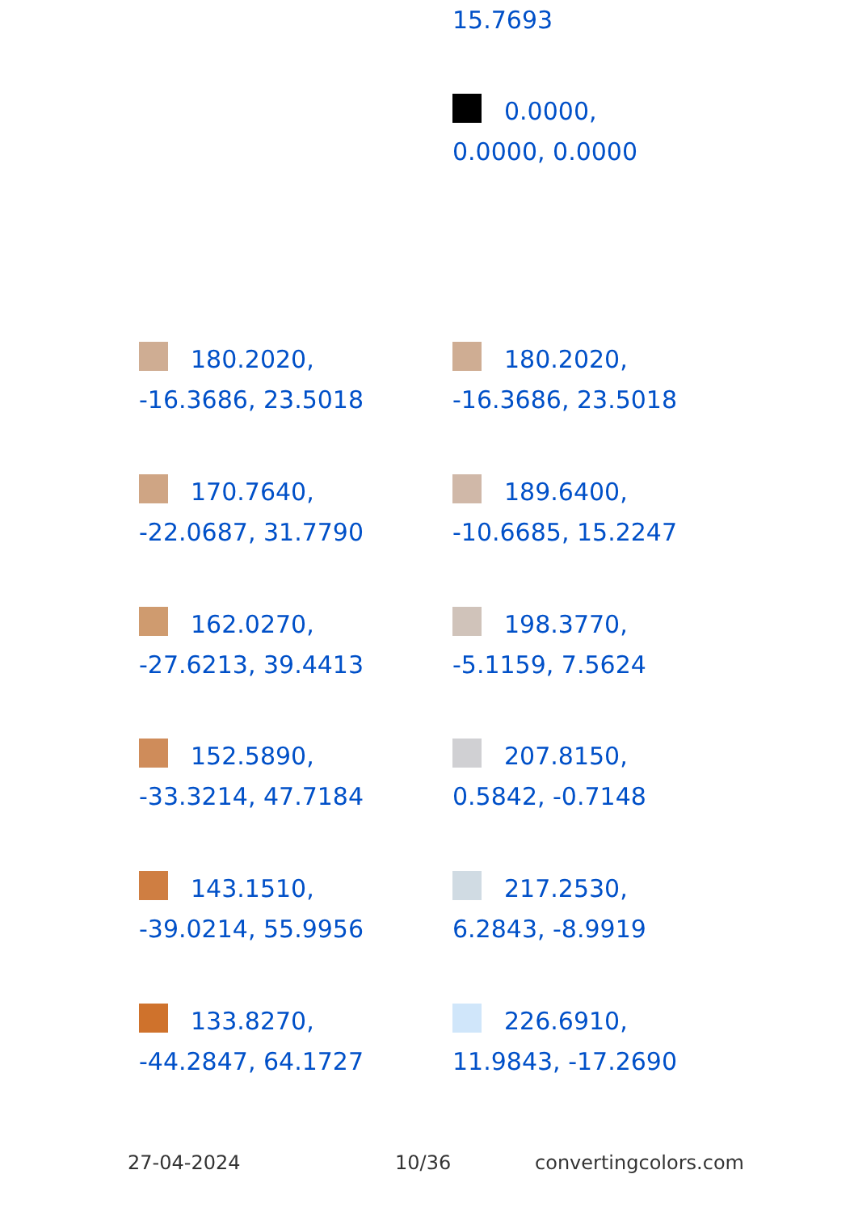15.7693
0.0000, 0.0000, 0.0000
180.2020, -16.3686, 23.5018
180.2020, -16.3686, 23.5018
170.7640, -22.0687, 31.7790
189.6400, -10.6685, 15.2247
162.0270, -27.6213, 39.4413
198.3770, -5.1159, 7.5624
152.5890, -33.3214, 47.7184
207.8150, 0.5842, -0.7148
143.1510, -39.0214, 55.9956
217.2530, 6.2843, -8.9919
133.8270, -44.2847, 64.1727
226.6910, 11.9843, -17.2690
27-04-2024 10/36 convertingcolors.com